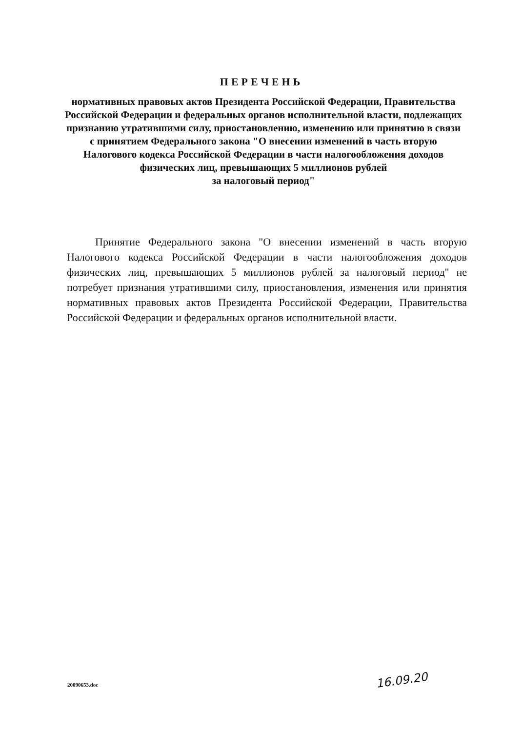ПЕРЕЧЕНЬ
нормативных правовых актов Президента Российской Федерации, Правительства Российской Федерации и федеральных органов исполнительной власти, подлежащих признанию утратившими силу, приостановлению, изменению или принятию в связи с принятием Федерального закона "О внесении изменений в часть вторую Налогового кодекса Российской Федерации в части налогообложения доходов физических лиц, превышающих 5 миллионов рублей
за налоговый период"
Принятие Федерального закона "О внесении изменений в часть вторую Налогового кодекса Российской Федерации в части налогообложения доходов физических лиц, превышающих 5 миллионов рублей за налоговый период" не потребует признания утратившими силу, приостановления, изменения или принятия нормативных правовых актов Президента Российской Федерации, Правительства Российской Федерации и федеральных органов исполнительной власти.
20090653.doc 16.09.20